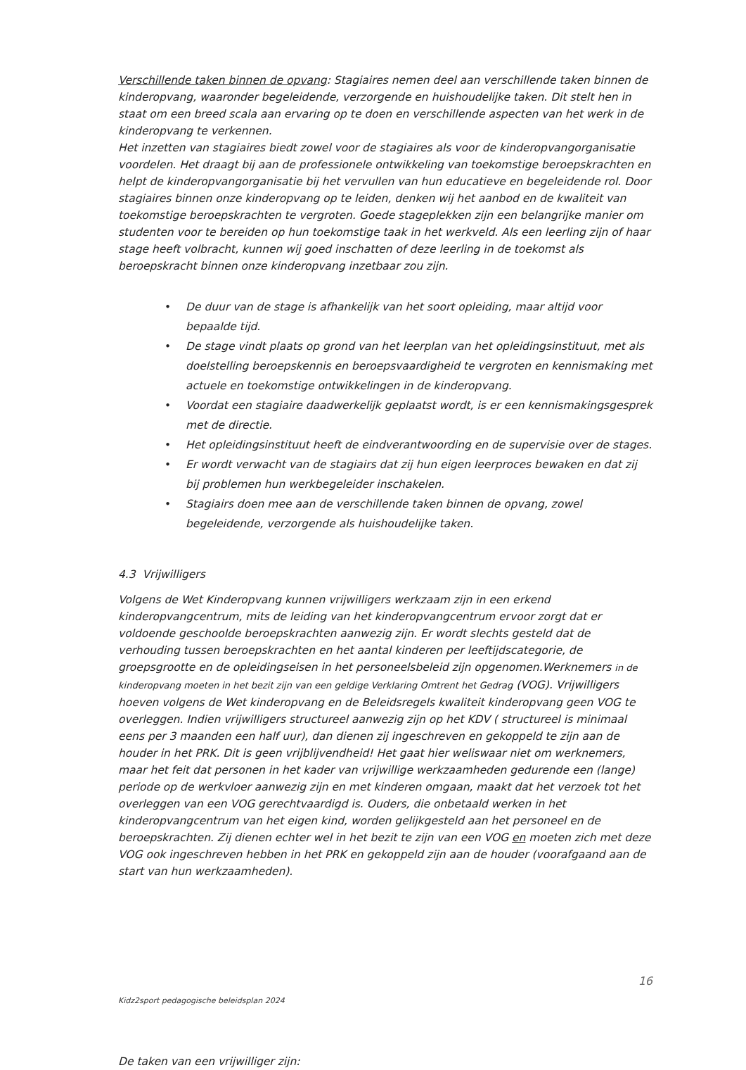Verschillende taken binnen de opvang: Stagiaires nemen deel aan verschillende taken binnen de kinderopvang, waaronder begeleidende, verzorgende en huishoudelijke taken. Dit stelt hen in staat om een breed scala aan ervaring op te doen en verschillende aspecten van het werk in de kinderopvang te verkennen.
Het inzetten van stagiaires biedt zowel voor de stagiaires als voor de kinderopvangorganisatie voordelen. Het draagt bij aan de professionele ontwikkeling van toekomstige beroepskrachten en helpt de kinderopvangorganisatie bij het vervullen van hun educatieve en begeleidende rol. Door stagiaires binnen onze kinderopvang op te leiden, denken wij het aanbod en de kwaliteit van toekomstige beroepskrachten te vergroten. Goede stageplekken zijn een belangrijke manier om studenten voor te bereiden op hun toekomstige taak in het werkveld. Als een leerling zijn of haar stage heeft volbracht, kunnen wij goed inschatten of deze leerling in de toekomst als beroepskracht binnen onze kinderopvang inzetbaar zou zijn.
• De duur van de stage is afhankelijk van het soort opleiding, maar altijd voor bepaalde tijd.
• De stage vindt plaats op grond van het leerplan van het opleidingsinstituut, met als doelstelling beroepskennis en beroepsvaardigheid te vergroten en kennismaking met actuele en toekomstige ontwikkelingen in de kinderopvang.
• Voordat een stagiaire daadwerkelijk geplaatst wordt, is er een kennismakingsgesprek met de directie.
• Het opleidingsinstituut heeft de eindverantwoording en de supervisie over de stages.
• Er wordt verwacht van de stagiairs dat zij hun eigen leerproces bewaken en dat zij bij problemen hun werkbegeleider inschakelen.
• Stagiairs doen mee aan de verschillende taken binnen de opvang, zowel begeleidende, verzorgende als huishoudelijke taken.
4.3 Vrijwilligers
Volgens de Wet Kinderopvang kunnen vrijwilligers werkzaam zijn in een erkend kinderopvangcentrum, mits de leiding van het kinderopvangcentrum ervoor zorgt dat er voldoende geschoolde beroepskrachten aanwezig zijn. Er wordt slechts gesteld dat de verhouding tussen beroepskrachten en het aantal kinderen per leeftijdscategorie, de groepsgrootte en de opleidingseisen in het personeelsbeleid zijn opgenomen.Werknemers in de kinderopvang moeten in het bezit zijn van een geldige Verklaring Omtrent het Gedrag (VOG). Vrijwilligers hoeven volgens de Wet kinderopvang en de Beleidsregels kwaliteit kinderopvang geen VOG te overleggen. Indien vrijwilligers structureel aanwezig zijn op het KDV ( structureel is minimaal eens per 3 maanden een half uur), dan dienen zij ingeschreven en gekoppeld te zijn aan de houder in het PRK. Dit is geen vrijblijvendheid! Het gaat hier weliswaar niet om werknemers, maar het feit dat personen in het kader van vrijwillige werkzaamheden gedurende een (lange) periode op de werkvloer aanwezig zijn en met kinderen omgaan, maakt dat het verzoek tot het overleggen van een VOG gerechtvaardigd is. Ouders, die onbetaald werken in het kinderopvangcentrum van het eigen kind, worden gelijkgesteld aan het personeel en de beroepskrachten. Zij dienen echter wel in het bezit te zijn van een VOG en moeten zich met deze VOG ook ingeschreven hebben in het PRK en gekoppeld zijn aan de houder (voorafgaand aan de start van hun werkzaamheden).
16
Kidz2sport pedagogische beleidsplan 2024
De taken van een vrijwilliger zijn: